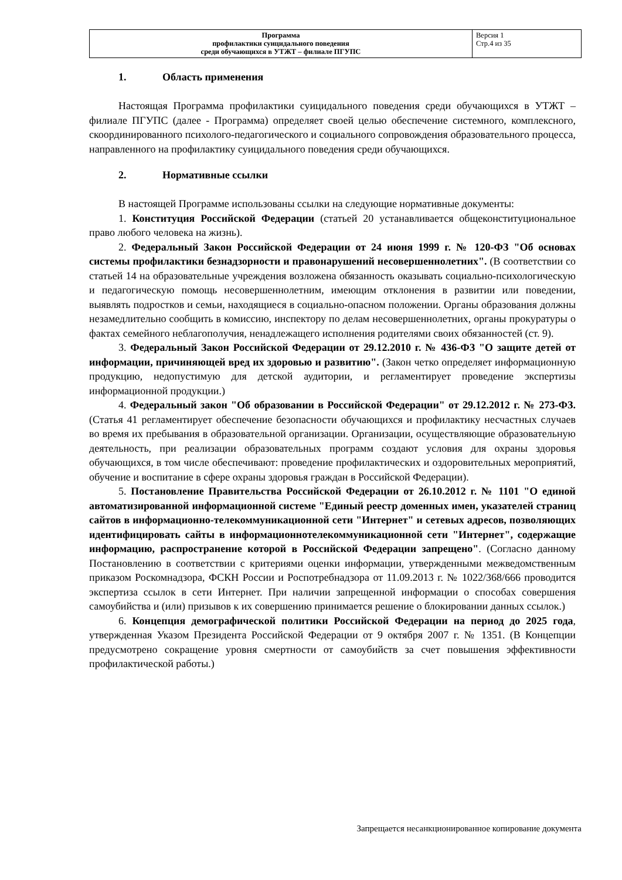| Программа профилактики суицидального поведения среди обучающихся в УТЖТ – филиале ПГУПС | Версия 1 Стр.4 из 35 |
1. Область применения
Настоящая Программа профилактики суицидального поведения среди обучающихся в УТЖТ – филиале ПГУПС (далее - Программа) определяет своей целью обеспечение системного, комплексного, скоординированного психолого-педагогического и социального сопровождения образовательного процесса, направленного на профилактику суицидального поведения среди обучающихся.
2. Нормативные ссылки
В настоящей Программе использованы ссылки на следующие нормативные документы:
1. Конституция Российской Федерации (статьей 20 устанавливается общеконституциональное право любого человека на жизнь).
2. Федеральный Закон Российской Федерации от 24 июня 1999 г. № 120-ФЗ "Об основах системы профилактики безнадзорности и правонарушений несовершеннолетних". (В соответствии со статьей 14 на образовательные учреждения возложена обязанность оказывать социально-психологическую и педагогическую помощь несовершеннолетним, имеющим отклонения в развитии или поведении, выявлять подростков и семьи, находящиеся в социально-опасном положении. Органы образования должны незамедлительно сообщить в комиссию, инспектору по делам несовершеннолетних, органы прокуратуры о фактах семейного неблагополучия, ненадлежащего исполнения родителями своих обязанностей (ст. 9).
3. Федеральный Закон Российской Федерации от 29.12.2010 г. № 436-ФЗ "О защите детей от информации, причиняющей вред их здоровью и развитию". (Закон четко определяет информационную продукцию, недопустимую для детской аудитории, и регламентирует проведение экспертизы информационной продукции.)
4. Федеральный закон "Об образовании в Российской Федерации" от 29.12.2012 г. № 273-ФЗ. (Статья 41 регламентирует обеспечение безопасности обучающихся и профилактику несчастных случаев во время их пребывания в образовательной организации. Организации, осуществляющие образовательную деятельность, при реализации образовательных программ создают условия для охраны здоровья обучающихся, в том числе обеспечивают: проведение профилактических и оздоровительных мероприятий, обучение и воспитание в сфере охраны здоровья граждан в Российской Федерации).
5. Постановление Правительства Российской Федерации от 26.10.2012 г. № 1101 "О единой автоматизированной информационной системе "Единый реестр доменных имен, указателей страниц сайтов в информационно-телекоммуникационной сети "Интернет" и сетевых адресов, позволяющих идентифицировать сайты в информационнотелекоммуникационной сети "Интернет", содержащие информацию, распространение которой в Российской Федерации запрещено". (Согласно данному Постановлению в соответствии с критериями оценки информации, утвержденными межведомственным приказом Роскомнадзора, ФСКН России и Роспотребнадзора от 11.09.2013 г. № 1022/368/666 проводится экспертиза ссылок в сети Интернет. При наличии запрещенной информации о способах совершения самоубийства и (или) призывов к их совершению принимается решение о блокировании данных ссылок.)
6. Концепция демографической политики Российской Федерации на период до 2025 года, утвержденная Указом Президента Российской Федерации от 9 октября 2007 г. № 1351. (В Концепции предусмотрено сокращение уровня смертности от самоубийств за счет повышения эффективности профилактической работы.)
Запрещается несанкционированное копирование документа